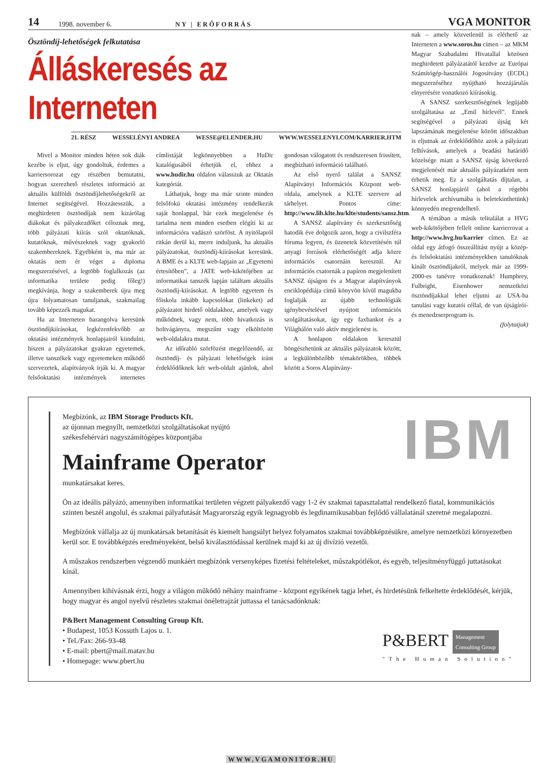14 1998. november 6. NY | ERŐFORRÁS VGA MONITOR
Ösztöndíj-lehetőségek felkutatása
Álláskeresés az Interneten
21. RÉSZ WESSELÉNYI ANDREA WESSE@ELENDER.HU WWW.WESSELENYI.COM/KARRIER.HTM
Mivel a Monitor minden héten sok diák kezébe is eljut, úgy gondoltuk, érdemes a karriersorozat egy részében bemutatni, hogyan szerezhető részletes információ az aktuális külföldi ösztöndíjlehetőségekről az Internet segítségével. Hozzátesszük, a meghirdetett ösztöndíjak nem kizárólag diákokat és pályakezdőket céloznak meg, több pályázati kiírás szól oktatóknak, kutatóknak, művészeknek vagy gyakorló szakembereknek. Egyébként is, ma már az oktatás nem ér véget a diploma megszerzésével, a legtöbb foglalkozás (az informatika területe pedig főleg!) megkívánja, hogy a szakemberek újra meg újra folyamatosan tanuljanak, szakmailag tovább képezzék magukat.
Ha az Interneten barangolva keresünk ösztöndíjkiírásokat, legkézenfekvőbb az oktatási intézmények honlapjairól kiindulni, hiszen a pályázatokat gyakran egyetemek, illetve tanszékek vagy egyetemeken működő szervezetek, alapítványok írják ki. A magyar felsőoktatási intézmények internetes címlistáját legkönnyebben a HuDir katalógusából érhetjük el, ehhez a www.hudir.hu oldalon válasszuk az Oktatás kategóriát.
Láthatjuk, hogy ma már szinte minden felsőfokú oktatási intézmény rendelkezik saját honlappal, bár ezek megjelenése és tartalma nem minden esetben elégíti ki az információra vadászó szörföst. A nyitólapról ritkán derül ki, merre induljunk, ha aktuális pályázatokat, ösztöndíj-kiírásokat keresünk. A BME és a KLTE web-lapjain az „Egyetemi értesítőben”, a JATE web-kikötőjében az informatikai tanszék lapján találtam aktuális ösztöndíj-kiírásokat. A legtöbb egyetem és főiskola inkább kapcsolókat (linkeket) ad pályázatot hirdető oldalakhoz, amelyek vagy működnek, vagy nem, több hivatkozás is holtvágányra, megszűnt vagy elköltözött web-oldalakra mutat.
Az időrabló szörfözést megelőzendő, az ösztöndíj- és pályázati lehetőségek iránt érdeklődőknek két web-oldalt ajánlok, ahol gondosan válogatott és rendszeresen frissített, megbízható információ található.
Az első nyerő találat a SANSZ Alapítványi Információs Központ web-oldala, amelynek a KLTE szervere ad tárhelyet. Pontos címe: http://www.lib.klte.hu/klte/students/sansz.htm.
A SANSZ alapítvány és szerkesztőség hatodik éve dolgozik azon, hogy a civilszféra fóruma legyen, és üzenetek közvetítésén túl anyagi források elérhetőségét adja közre információs csatornáin keresztül. Az információs csatornák a papíron megjelenített SANSZ újságon és a Magyar alapítványok enciklopédiája című könyvön kívül magukba foglalják az újabb technológiák igénybevételével nyújtott információs szolgáltatásokat, így egy faxbankot és a Világhálón való aktív megjelenést is.
A honlapon oldalakon keresztül böngészhetünk az aktuális pályázatok között, a legkülönbözőbb témakörökben, többek között a Soros Alapítvány-
nak – amely közvetlenül is elérhető az Interneten a www.soros.hu címen – az MKM Magyar Szabadalmi Hivatallal közösen meghirdetett pályázatától kezdve az Európai Számítógép-használói Jogosítvány (ECDL) megszerzéséhez nyújtható hozzájárulás elnyerésére vonatkozó kiírásokig.
A SANSZ szerkesztőségének legújabb szolgáltatása az „Emil hírlevél”. Ennek segítségével a pályázati újság két lapszámának megjelenése között időszakban is eljutnak az érdeklődőhöz azok a pályázati felhívások, amelyek a beadási határidő közelsége miatt a SANSZ újság következő megjelenését már aktuális pályázatként nem érhetik meg. Ez a szolgáltatás díjtalan, a SANSZ honlapjáról (ahol a régebbi hírlevelek archívumába is beletekinthetünk) könnyedén megrendelhető.
A témában a másik telitalálat a HVG web-kikötőjében fellelt online karrierrovat a http://www.hvg.hu/karrier címen. Ez az oldal egy átfogó összeállítást nyújt a közép- és felsőoktatási intézményekben tanulóknak kínált ösztöndíjakról, melyek már az 1999-2000-es tanévre vonatkoznak! Humphrey, Fulbright, Eisenhower nemzetközi ösztöndíjakkal lehet eljutni az USA-ba tanulási vagy kutatói céllal, de van újságírói- és menedzserprogram is.
(folytatjuk)
IBM
Megbízónk, az IBM Storage Products Kft.
az újonnan megnyílt, nemzetközi szolgáltatásokat nyújtó
székesfehérvári nagyszámítógépes központjába
Mainframe Operator
munkatársakat keres.
Ön az ideális pályázó, amennyiben informatikai területen végzett pályakezdő vagy 1-2 év szakmai tapasztalattal rendelkező fiatal, kommunikációs szinten beszél angolul, és szakmai pályafutását Magyarország egyik legnagyobb és legdinamikusabban fejlődő vállalatánál szeretné megalapozni.
Megbízónk vállalja az új munkatársak betanítását és kiemelt hangsúlyt helyez folyamatos szakmai továbbképzésükre, amelyre nemzetközi környezetben kerül sor. E továbbképzés eredményeként, belső kiválasztódással kerülnek majd ki az új divízió vezetői.
A műszakos rendszerben végzendő munkáért megbízónk versenyképes fizetési feltételeket, műszakpótlékot, és egyéb, teljesítményfüggő juttatásokat kínál.
Amennyiben kihívásnak érzi, hogy a világon működő néhány mainframe - központ egyikének tagja lehet, és hirdetésünk felkeltette érdeklődését, kérjük, hogy magyar és angol nyelvű részletes szakmai önéletrajzát juttassa el tanácsadónknak:
P&BERT Management
Consulting Group
"The Human Solution"
P&Bert Management Consulting Group Kft.
• Budapest, 1053 Kossuth Lajos u. 1.
• Tel./Fax: 266-93-48
• E-mail: pbert@mail.matav.hu
• Homepage: www.pbert.hu
WWW.VGAMONITOR.HU